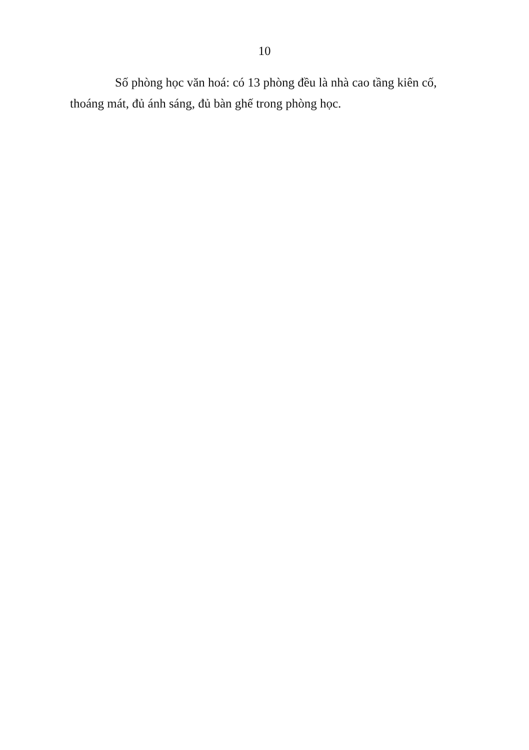10
Số phòng học văn hoá: có 13 phòng đều là nhà cao tầng kiên cố, thoáng mát, đủ ánh sáng, đủ bàn ghế trong phòng học.